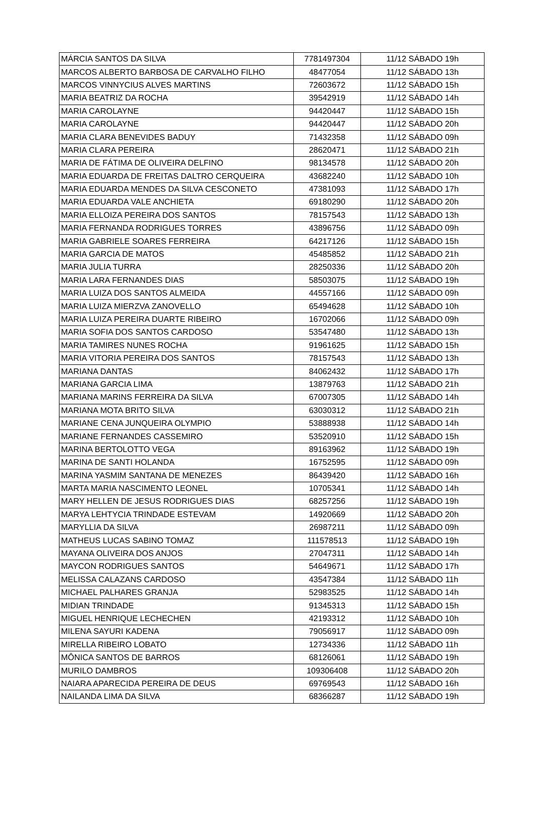| MÁRCIA SANTOS DA SILVA | 7781497304 | 11/12 SÁBADO 19h |
| MARCOS ALBERTO BARBOSA DE CARVALHO FILHO | 48477054 | 11/12 SÁBADO 13h |
| MARCOS VINNYCIUS ALVES MARTINS | 72603672 | 11/12 SÁBADO 15h |
| MARIA BEATRIZ DA ROCHA | 39542919 | 11/12 SÁBADO 14h |
| MARIA CAROLAYNE | 94420447 | 11/12 SÁBADO 15h |
| MARIA CAROLAYNE | 94420447 | 11/12 SÁBADO 20h |
| MARIA CLARA BENEVIDES BADUY | 71432358 | 11/12 SÁBADO 09h |
| MARIA CLARA PEREIRA | 28620471 | 11/12 SÁBADO 21h |
| MARIA DE FÁTIMA DE OLIVEIRA DELFINO | 98134578 | 11/12 SÁBADO 20h |
| MARIA EDUARDA DE FREITAS DALTRO CERQUEIRA | 43682240 | 11/12 SÁBADO 10h |
| MARIA EDUARDA MENDES DA SILVA CESCONETO | 47381093 | 11/12 SÁBADO 17h |
| MARIA EDUARDA VALE ANCHIETA | 69180290 | 11/12 SÁBADO 20h |
| MARIA ELLOIZA PEREIRA DOS SANTOS | 78157543 | 11/12 SÁBADO 13h |
| MARIA FERNANDA RODRIGUES TORRES | 43896756 | 11/12 SÁBADO 09h |
| MARIA GABRIELE SOARES FERREIRA | 64217126 | 11/12 SÁBADO 15h |
| MARIA GARCIA DE MATOS | 45485852 | 11/12 SÁBADO 21h |
| MARIA JULIA TURRA | 28250336 | 11/12 SÁBADO 20h |
| MARIA LARA FERNANDES DIAS | 58503075 | 11/12 SÁBADO 19h |
| MARIA LUIZA DOS SANTOS ALMEIDA | 44557166 | 11/12 SÁBADO 09h |
| MARIA LUIZA MIERZVA ZANOVELLO | 65494628 | 11/12 SÁBADO 10h |
| MARIA LUIZA PEREIRA DUARTE RIBEIRO | 16702066 | 11/12 SÁBADO 09h |
| MARIA SOFIA DOS SANTOS CARDOSO | 53547480 | 11/12 SÁBADO 13h |
| MARIA TAMIRES NUNES ROCHA | 91961625 | 11/12 SÁBADO 15h |
| MARIA VITORIA PEREIRA DOS SANTOS | 78157543 | 11/12 SÁBADO 13h |
| MARIANA DANTAS | 84062432 | 11/12 SÁBADO 17h |
| MARIANA GARCIA LIMA | 13879763 | 11/12 SÁBADO 21h |
| MARIANA MARINS FERREIRA DA SILVA | 67007305 | 11/12 SÁBADO 14h |
| MARIANA MOTA BRITO SILVA | 63030312 | 11/12 SÁBADO 21h |
| MARIANE CENA JUNQUEIRA OLYMPIO | 53888938 | 11/12 SÁBADO 14h |
| MARIANE FERNANDES CASSEMIRO | 53520910 | 11/12 SÁBADO 15h |
| MARINA BERTOLOTTO VEGA | 89163962 | 11/12 SÁBADO 19h |
| MARINA DE SANTI HOLANDA | 16752595 | 11/12 SÁBADO 09h |
| MARINA YASMIM SANTANA DE MENEZES | 86439420 | 11/12 SÁBADO 16h |
| MARTA MARIA NASCIMENTO LEONEL | 10705341 | 11/12 SÁBADO 14h |
| MARY HELLEN DE JESUS RODRIGUES DIAS | 68257256 | 11/12 SÁBADO 19h |
| MARYA LEHTYCIA TRINDADE ESTEVAM | 14920669 | 11/12 SÁBADO 20h |
| MARYLLIA DA SILVA | 26987211 | 11/12 SÁBADO 09h |
| MATHEUS LUCAS SABINO TOMAZ | 111578513 | 11/12 SÁBADO 19h |
| MAYANA OLIVEIRA DOS ANJOS | 27047311 | 11/12 SÁBADO 14h |
| MAYCON RODRIGUES SANTOS | 54649671 | 11/12 SÁBADO 17h |
| MELISSA CALAZANS CARDOSO | 43547384 | 11/12 SÁBADO 11h |
| MICHAEL PALHARES GRANJA | 52983525 | 11/12 SÁBADO 14h |
| MIDIAN TRINDADE | 91345313 | 11/12 SÁBADO 15h |
| MIGUEL HENRIQUE LECHECHEN | 42193312 | 11/12 SÁBADO 10h |
| MILENA SAYURI KADENA | 79056917 | 11/12 SÁBADO 09h |
| MIRELLA RIBEIRO LOBATO | 12734336 | 11/12 SÁBADO 11h |
| MÔNICA SANTOS DE BARROS | 68126061 | 11/12 SÁBADO 19h |
| MURILO DAMBROS | 109306408 | 11/12 SÁBADO 20h |
| NAIARA APARECIDA PEREIRA DE DEUS | 69769543 | 11/12 SÁBADO 16h |
| NAILANDA LIMA DA SILVA | 68366287 | 11/12 SÁBADO 19h |